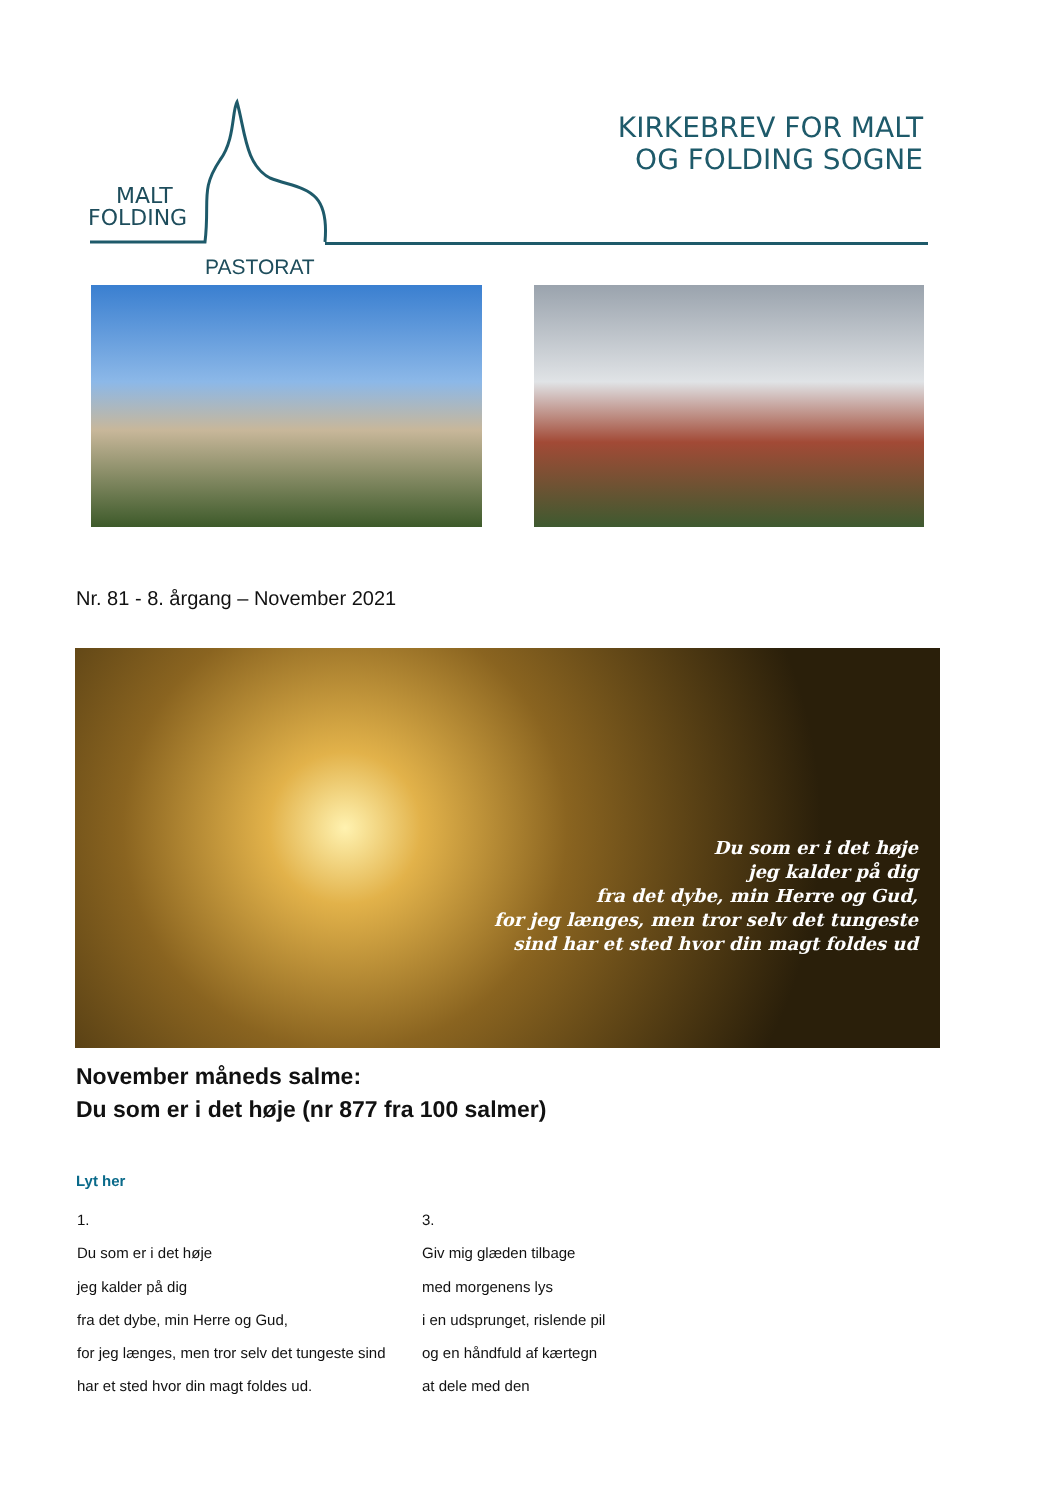MALT
FOLDING
PASTORAT
KIRKEBREV FOR MALT
OG FOLDING SOGNE
Nr. 81 - 8. årgang – November 2021
Du som er i det høje
jeg kalder på dig
fra det dybe, min Herre og Gud,
for jeg længes, men tror selv det tungeste
sind har et sted hvor din magt foldes ud
November måneds salme:
Du som er i det høje (nr 877 fra 100 salmer)
Lyt her
1.
Du som er i det høje
jeg kalder på dig
fra det dybe, min Herre og Gud,
for jeg længes, men tror selv det tungeste sind
har et sted hvor din magt foldes ud.
3.
Giv mig glæden tilbage
med morgenens lys
i en udsprunget, rislende pil
og en håndfuld af kærtegn
at dele med den